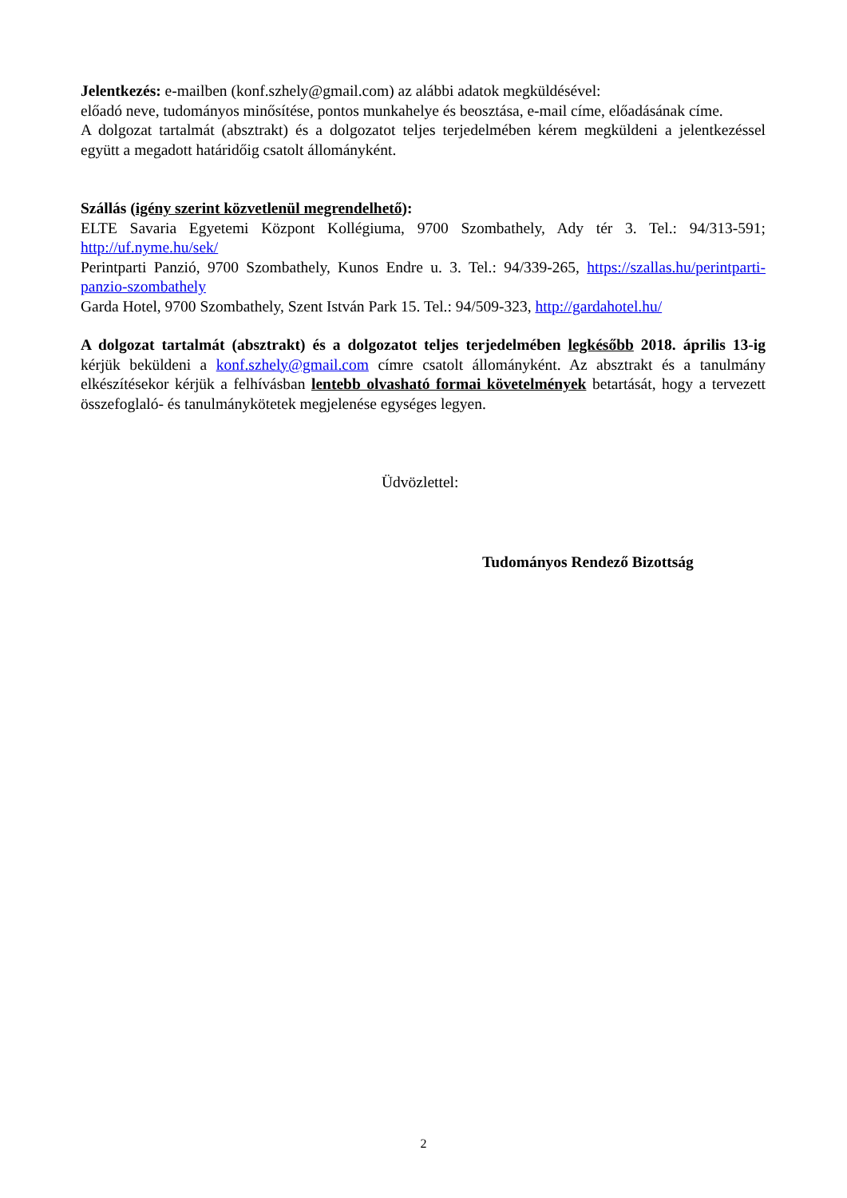Jelentkezés: e-mailben (konf.szhely@gmail.com) az alábbi adatok megküldésével:
előadó neve, tudományos minősítése, pontos munkahelye és beosztása, e-mail címe, előadásának címe.
A dolgozat tartalmát (absztrakt) és a dolgozatot teljes terjedelmében kérem megküldeni a jelentke­zéssel együtt a megadott határidőig csatolt állományként.
Szállás (igény szerint közvetlenül megrendelhető):
ELTE Savaria Egyetemi Központ Kollégiuma, 9700 Szombathely, Ady tér 3. Tel.: 94/313-591; http://uf.nyme.hu/sek/
Perintparti Panzió, 9700 Szombathely, Kunos Endre u. 3. Tel.: 94/339-265, https://szallas.hu/perintparti-panzio-szombathely
Garda Hotel, 9700 Szombathely, Szent István Park 15. Tel.: 94/509-323, http://gardahotel.hu/
A dolgozat tartalmát (absztrakt) és a dolgozatot teljes terjedelmében legkésőbb 2018. április 13-ig kérjük beküldeni a konf.szhely@gmail.com címre csatolt állományként. Az absztrakt és a tanulmány elkészítésekor kérjük a felhívásban lentebb olvasható formai követelmények betartá­sát, hogy a tervezett összefoglaló- és tanulmánykötetek megjelenése egységes legyen.
Üdvözlettel:
Tudományos Rendező Bizottság
2